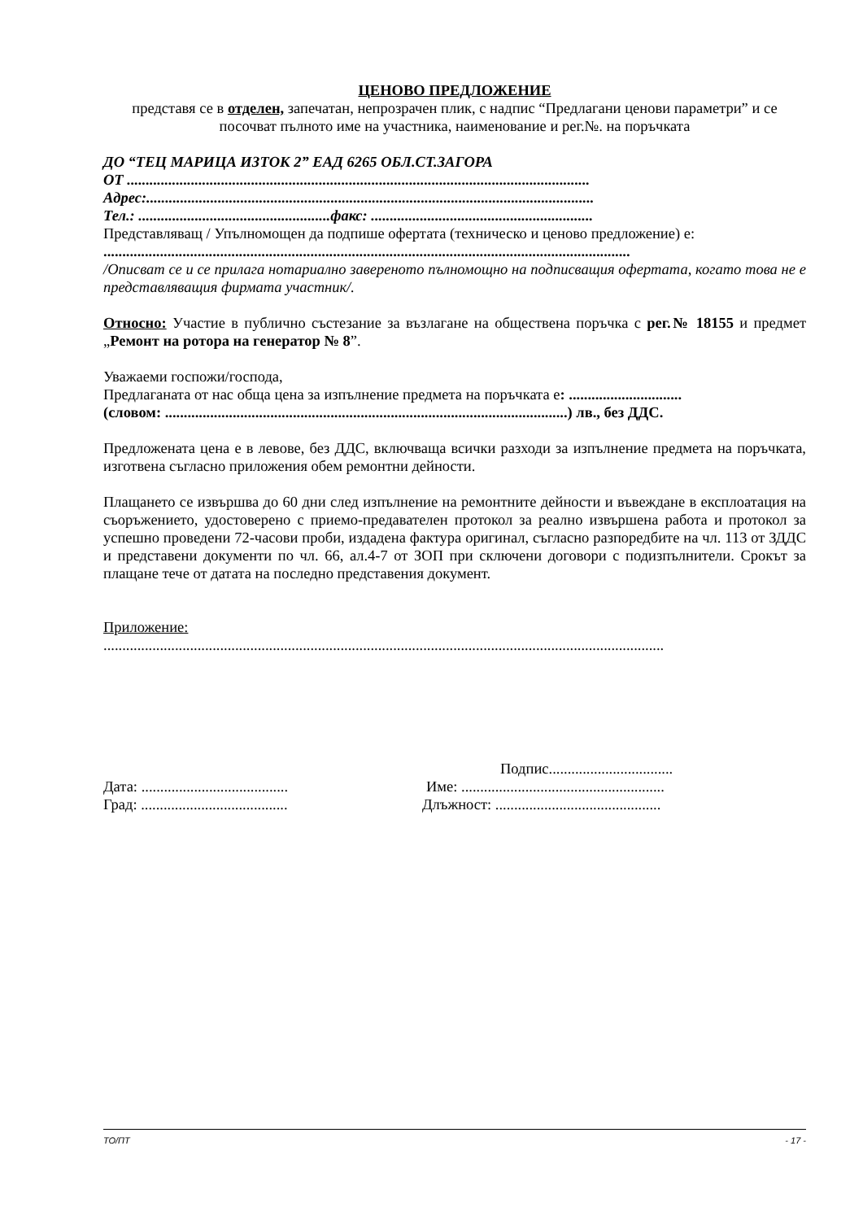ЦЕНОВО ПРЕДЛОЖЕНИЕ
представя се в отделен, запечатан, непрозрачен плик, с надпис “Предлагани ценови параметри” и се посочват пълното име на участника, наименование и рег.№. на поръчката
ДО “ТЕЦ МАРИЦА ИЗТОК 2” ЕАД 6265 ОБЛ.СТ.ЗАГОРА
ОТ ...........................................................................................................................
Адрес:.......................................................................................................................
Тел.: ...................................................факс: ...........................................................
Представляващ / Упълномощен да подпише офертата (техническо и ценово предложение) е:
............................................................................................................................................
/Описват се и се прилага нотариално завереното пълномощно на подписващия офертата, когато това не е представляващия фирмата участник/.
Относно: Участие в публично състезание за възлагане на обществена поръчка с рег.№ 18155 и предмет „Ремонт на ротора на генератор № 8”.
Уважаеми госпожи/господа,
Предлаганата от нас обща цена за изпълнение предмета на поръчката е: ..............................
(словом: ...........................................................................................................) лв., без ДДС.
Предложената цена е в левове, без ДДС, включваща всички разходи за изпълнение предмета на поръчката, изготвена съгласно приложения обем ремонтни дейности.
Плащането се извършва до 60 дни след изпълнение на ремонтните дейности и въвеждане в експлоатация на съоръжението, удостоверено с приемо-предавателен протокол за реално извършена работа и протокол за успешно проведени 72-часови проби, издадена фактура оригинал, съгласно разпоредбите на чл. 113 от ЗДДС и представени документи по чл. 66, ал.4-7 от ЗОП при сключени договори с подизпълнители. Срокът за плащане тече от датата на последно представения документ.
Приложение:
.....................................................................................................................................................
Подпис.................................
Дата: ....................................... Име: ......................................................
Град: ....................................... Длъжност: ............................................
ТО/ПТ - 17 -